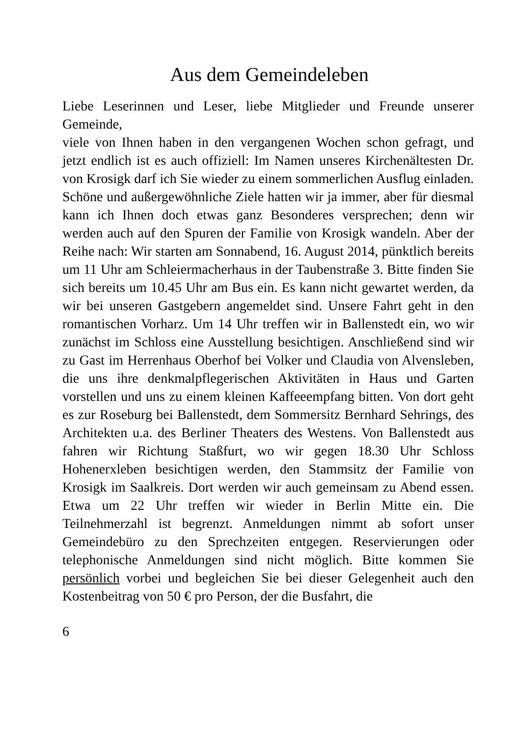Aus dem Gemeindeleben
Liebe Leserinnen und Leser, liebe Mitglieder und Freunde unserer Gemeinde,
viele von Ihnen haben in den vergangenen Wochen schon gefragt, und jetzt endlich ist es auch offiziell: Im Namen unseres Kirchenältesten Dr. von Krosigk darf ich Sie wieder zu einem sommerlichen Ausflug einladen. Schöne und außergewöhnliche Ziele hatten wir ja immer, aber für diesmal kann ich Ihnen doch etwas ganz Besonderes versprechen; denn wir werden auch auf den Spuren der Familie von Krosigk wandeln. Aber der Reihe nach: Wir starten am Sonnabend, 16. August 2014, pünktlich bereits um 11 Uhr am Schleiermacherhaus in der Taubenstraße 3. Bitte finden Sie sich bereits um 10.45 Uhr am Bus ein. Es kann nicht gewartet werden, da wir bei unseren Gastgebern angemeldet sind. Unsere Fahrt geht in den romantischen Vorharz. Um 14 Uhr treffen wir in Ballenstedt ein, wo wir zunächst im Schloss eine Ausstellung besichtigen. Anschließend sind wir zu Gast im Herrenhaus Oberhof bei Volker und Claudia von Alvensleben, die uns ihre denkmalpflegerischen Aktivitäten in Haus und Garten vorstellen und uns zu einem kleinen Kaffeeempfang bitten. Von dort geht es zur Roseburg bei Ballenstedt, dem Sommersitz Bernhard Sehrings, des Architekten u.a. des Berliner Theaters des Westens. Von Ballenstedt aus fahren wir Richtung Staßfurt, wo wir gegen 18.30 Uhr Schloss Hohenerxleben besichtigen werden, den Stammsitz der Familie von Krosigk im Saalkreis. Dort werden wir auch gemeinsam zu Abend essen. Etwa um 22 Uhr treffen wir wieder in Berlin Mitte ein. Die Teilnehmerzahl ist begrenzt. Anmeldungen nimmt ab sofort unser Gemeindebüro zu den Sprechzeiten entgegen. Reservierungen oder telephonische Anmeldungen sind nicht möglich. Bitte kommen Sie persönlich vorbei und begleichen Sie bei dieser Gelegenheit auch den Kostenbeitrag von 50 € pro Person, der die Busfahrt, die
6